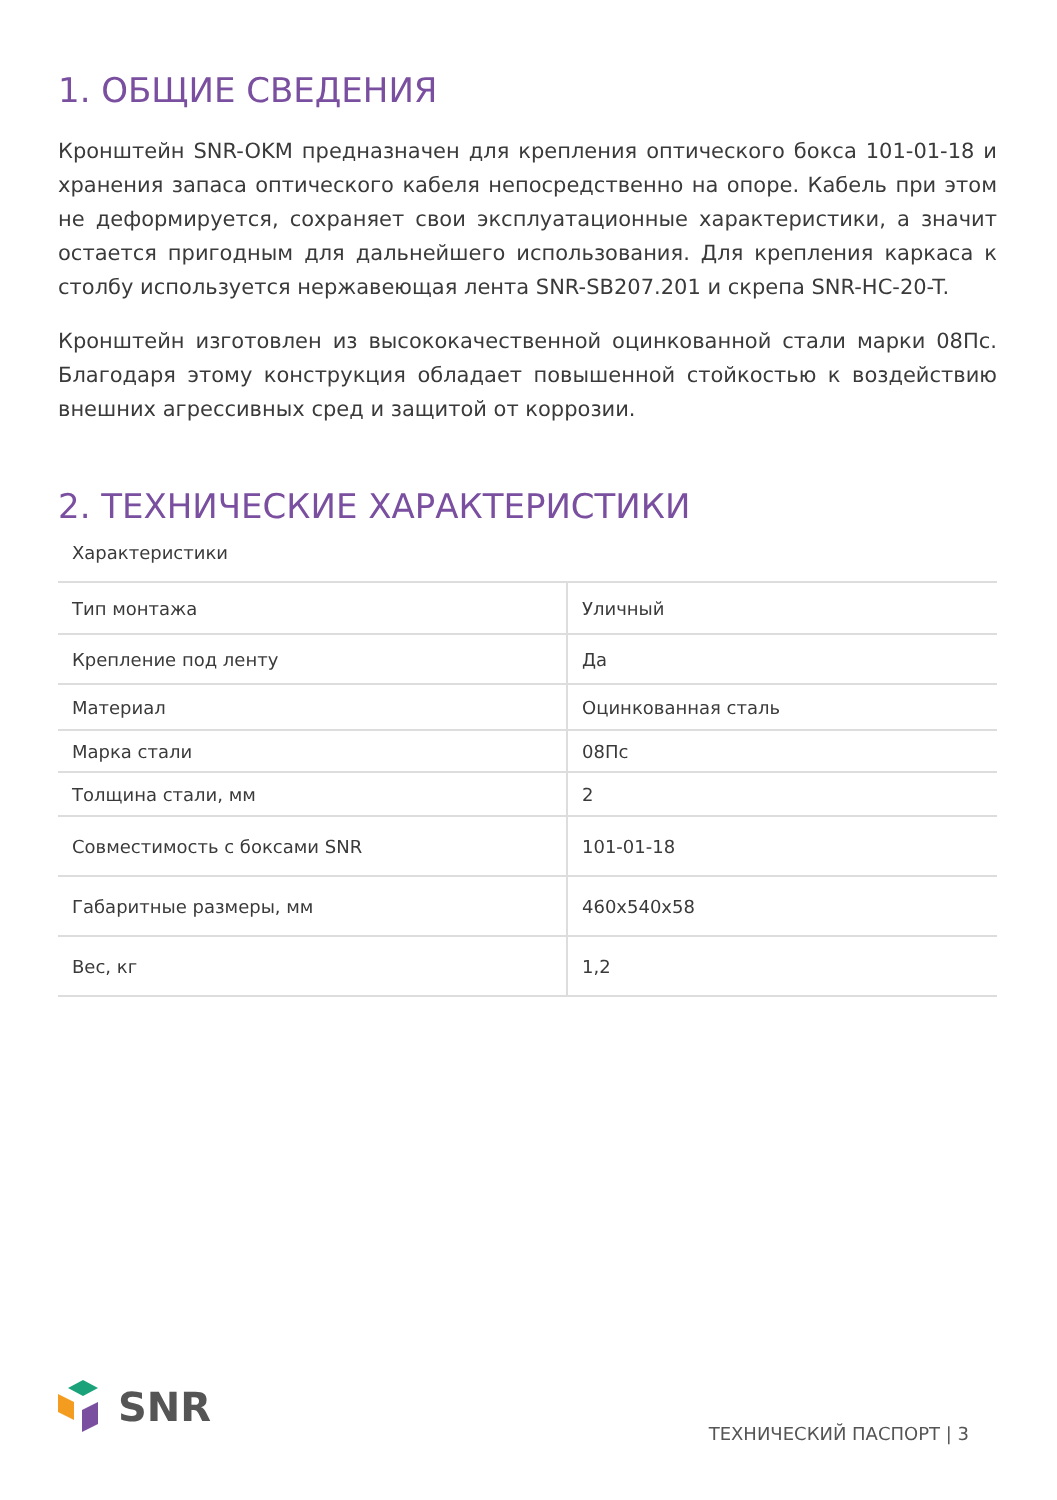1. ОБЩИЕ СВЕДЕНИЯ
Кронштейн SNR-OKM предназначен для крепления оптического бокса 101-01-18 и хранения запаса оптического кабеля непосредственно на опоре. Кабель при этом не деформируется, сохраняет свои эксплуатационные характеристики, а значит остается пригодным для дальнейшего использования. Для крепления каркаса к столбу используется нержавеющая лента SNR-SB207.201 и скрепа SNR-HC-20-T.
Кронштейн изготовлен из высококачественной оцинкованной стали марки 08Пс. Благодаря этому конструкция обладает повышенной стойкостью к воздействию внешних агрессивных сред и защитой от коррозии.
2. ТЕХНИЧЕСКИЕ ХАРАКТЕРИСТИКИ
Характеристики
| Тип монтажа | Уличный |
| Крепление под ленту | Да |
| Материал | Оцинкованная сталь |
| Марка стали | 08Пс |
| Толщина стали, мм | 2 |
| Совместимость с боксами SNR | 101-01-18 |
| Габаритные размеры, мм | 460x540x58 |
| Вес, кг | 1,2 |
SNR
ТЕХНИЧЕСКИЙ ПАСПОРТ | 3